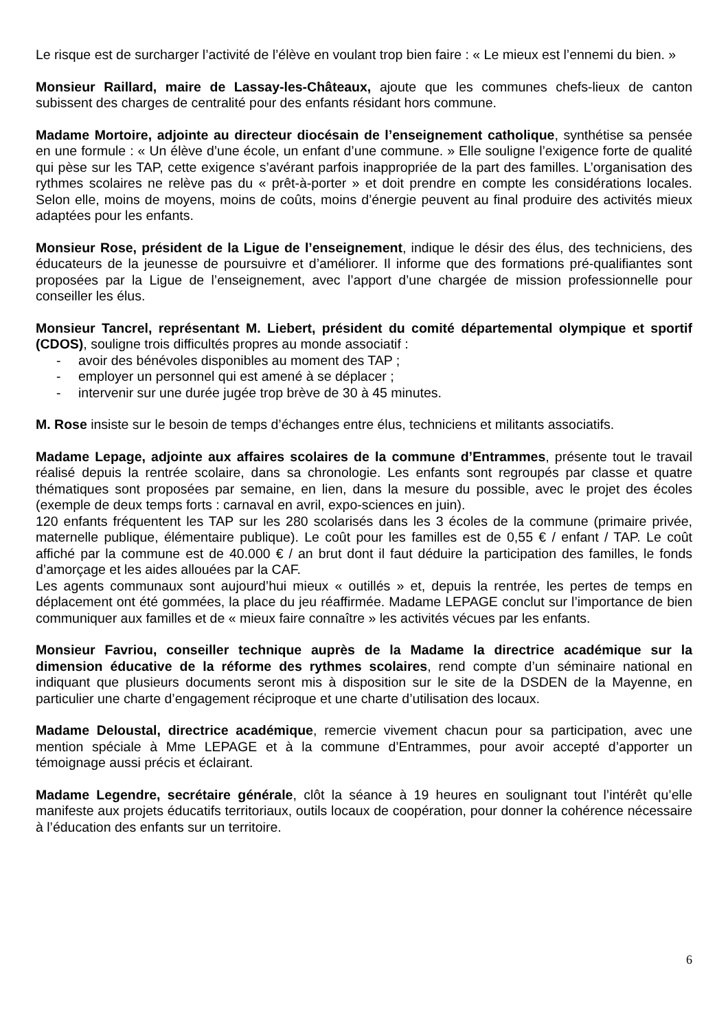Le risque est de surcharger l’activité de l’élève en voulant trop bien faire : « Le mieux est l’ennemi du bien. »
Monsieur Raillard, maire de Lassay-les-Châteaux, ajoute que les communes chefs-lieux de canton subissent des charges de centralité pour des enfants résidant hors commune.
Madame Mortoire, adjointe au directeur diocésain de l’enseignement catholique, synthétise sa pensée en une formule : « Un élève d’une école, un enfant d’une commune. » Elle souligne l’exigence forte de qualité qui pèse sur les TAP, cette exigence s’avérant parfois inappropriée de la part des familles. L’organisation des rythmes scolaires ne relève pas du « prêt-à-porter » et doit prendre en compte les considérations locales. Selon elle, moins de moyens, moins de coûts, moins d’énergie peuvent au final produire des activités mieux adaptées pour les enfants.
Monsieur Rose, président de la Ligue de l’enseignement, indique le désir des élus, des techniciens, des éducateurs de la jeunesse de poursuivre et d’améliorer. Il informe que des formations pré-qualifiantes sont proposées par la Ligue de l’enseignement, avec l’apport d’une chargée de mission professionnelle pour conseiller les élus.
Monsieur Tancrel, représentant M. Liebert, président du comité départemental olympique et sportif (CDOS), souligne trois difficultés propres au monde associatif :
- avoir des bénévoles disponibles au moment des TAP ;
- employer un personnel qui est amené à se déplacer ;
- intervenir sur une durée jugée trop brève de 30 à 45 minutes.
M. Rose insiste sur le besoin de temps d’échanges entre élus, techniciens et militants associatifs.
Madame Lepage, adjointe aux affaires scolaires de la commune d’Entrammes, présente tout le travail réalisé depuis la rentrée scolaire, dans sa chronologie. Les enfants sont regroupés par classe et quatre thématiques sont proposées par semaine, en lien, dans la mesure du possible, avec le projet des écoles (exemple de deux temps forts : carnaval en avril, expo-sciences en juin).
120 enfants fréquentent les TAP sur les 280 scolarisés dans les 3 écoles de la commune (primaire privée, maternelle publique, élémentaire publique). Le coût pour les familles est de 0,55 € / enfant / TAP. Le coût affiché par la commune est de 40.000 € / an brut dont il faut déduire la participation des familles, le fonds d’amorçage et les aides allouées par la CAF.
Les agents communaux sont aujourd’hui mieux « outillés » et, depuis la rentrée, les pertes de temps en déplacement ont été gommées, la place du jeu réaffirmée. Madame LEPAGE conclut sur l’importance de bien communiquer aux familles et de « mieux faire connaître » les activités vécues par les enfants.
Monsieur Favriou, conseiller technique auprès de la Madame la directrice académique sur la dimension éducative de la réforme des rythmes scolaires, rend compte d’un séminaire national en indiquant que plusieurs documents seront mis à disposition sur le site de la DSDEN de la Mayenne, en particulier une charte d’engagement réciproque et une charte d’utilisation des locaux.
Madame Deloustal, directrice académique, remercie vivement chacun pour sa participation, avec une mention spéciale à Mme LEPAGE et à la commune d’Entrammes, pour avoir accepté d’apporter un témoignage aussi précis et éclairant.
Madame Legendre, secrétaire générale, clôt la séance à 19 heures en soulignant tout l’intérêt qu’elle manifeste aux projets éducatifs territoriaux, outils locaux de coopération, pour donner la cohérence nécessaire à l’éducation des enfants sur un territoire.
6